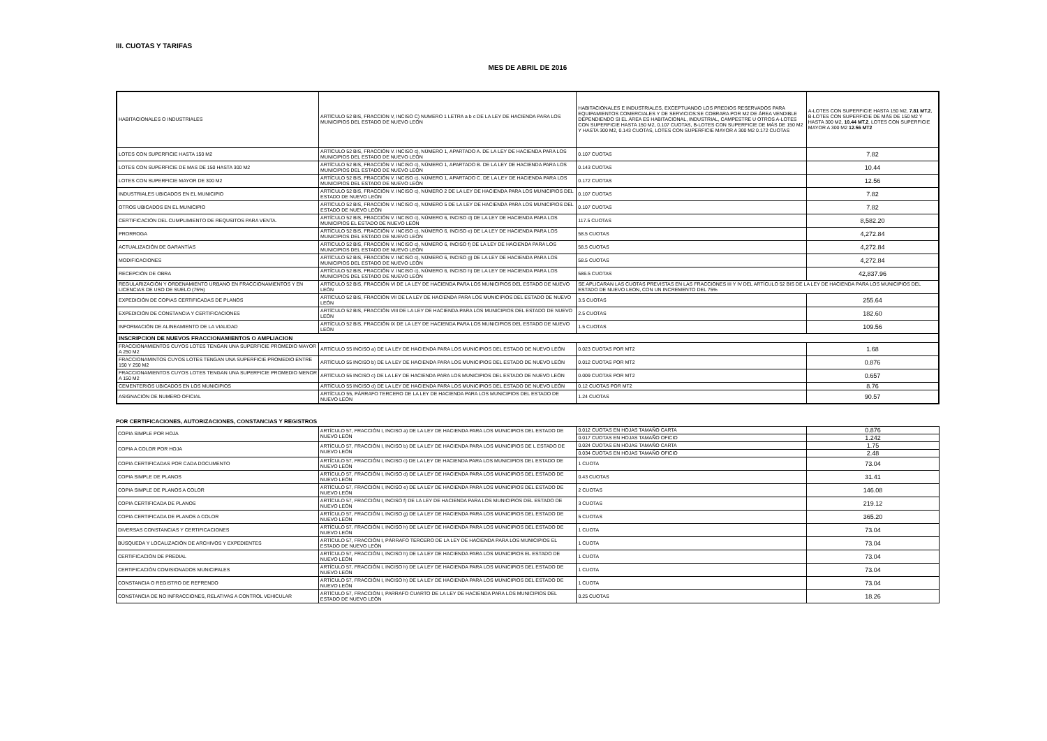III. CUOTAS Y TARIFAS
MES DE ABRIL DE 2016
| HABITACIONALES O INDUSTRIALES | ARTÍCULO 52 BIS, FRACCION V, INCISO C) NUMERO 1 LETRA a b c DE LA LEY DE HACIENDA PARA LOS MUNICIPIOS DEL ESTADO DE NUEVO LEÓN | HABITACIONALES E INDUSTRIALES, EXCEPTUANDO LOS PREDIOS RESERVADOS PARA EQUIPAMIENTOS COMERCIALES Y DE SERVICIOS:SE COBRARA POR M2 DE ÁREA VENDIBLE DEPENDIENDO SI EL ÁREA ES HABITACIONAL, INDUSTRIAL, CAMPESTRE U OTROS A-LOTES CON SUPERFICIE HASTA 150 M2, 0.107 CUOTAS, B-LOTES CON SUPERFICIE DE MÁS DE 150 M2 Y HASTA 300 M2, 0.143 CUOTAS, LOTES CON SUPERFICIE MAYOR A 300 M2 0.172 CUOTAS | A-LOTES CON SUPERFICIE HASTA 150 M2, 7.81 MT.2 , B-LOTES CON SUPERFICIE DE MÁS DE 150 M2 Y HASTA 300 M2, 10.44 MT.2 , LOTES CON SUPERFICIE MAYOR A 300 M2 12.56 MT2 |
| LOTES CON SUPERFICIE HASTA 150 M2 | ARTÍCULO 52 BIS, FRACCIÓN V. INCISO c), NÚMERO 1, APARTADO A. DE LA LEY DE HACIENDA PARA LOS MUNICIPIOS DEL ESTADO DE NUEVO LEÓN | 0.107 CUOTAS | 7.82 |
| LOTES CON SUPERFICIE DE MAS DE 150 HASTA 300 M2 | ARTÍCULO 52 BIS, FRACCIÓN V. INCISO c), NÚMERO 1, APARTADO B. DE LA LEY DE HACIENDA PARA LOS MUNICIPIOS DEL ESTADO DE NUEVO LEÓN | 0.143 CUOTAS | 10.44 |
| LOTES CON SUPERFICIE MAYOR DE 300 M2 | ARTÍCULO 52 BIS, FRACCIÓN V. INCISO c), NÚMERO 1, APARTADO C. DE LA LEY DE HACIENDA PARA LOS MUNICIPIOS DEL ESTADO DE NUEVO LEÓN | 0.172 CUOTAS | 12.56 |
| INDUSTRIALES UBICADOS EN EL MUNICIPIO | ARTÍCULO 52 BIS, FRACCIÓN V. INCISO c), NÚMERO 2 DE LA LEY DE HACIENDA PARA LOS MUNICIPIOS DEL ESTADO DE NUEVO LEÓN | 0.107 CUOTAS | 7.82 |
| OTROS UBICADOS EN EL MUNICIPIO | ARTÍCULO 52 BIS, FRACCIÓN V. INCISO c), NÚMERO 5 DE LA LEY DE HACIENDA PARA LOS MUNICIPIOS DEL ESTADO DE NUEVO LEÓN | 0.107 CUOTAS | 7.82 |
| CERTIFICACIÓN DEL CUMPLIMIENTO DE REQUSITOS PARA VENTA. | ARTÍCULO 52 BIS, FRACCIÓN V. INCISO c), NÚMERO 6, INCISO d) DE LA LEY DE HACIENDA PARA LOS MUNICIPIOS EL ESTADO DE NUEVO LEÓN | 117.5 CUOTAS | 8,582.20 |
| PRORROGA | ARTÍCULO 52 BIS, FRACCIÓN V. INCISO c), NÚMERO 6, INCISO e) DE LA LEY DE HACIENDA PARA LOS MUNICIPIOS DEL ESTADO DE NUEVO LEÓN | 58.5 CUOTAS | 4,272.84 |
| ACTUALIZACIÓN DE GARANTÍAS | ARTÍCULO 52 BIS, FRACCIÓN V. INCISO c), NÚMERO 6, INCISO f) DE LA LEY DE HACIENDA PARA LOS MUNICIPIOS DEL ESTADO DE NUEVO LEÓN | 58.5 CUOTAS | 4,272.84 |
| MODIFICACIONES | ARTÍCULO 52 BIS, FRACCIÓN V. INCISO c), NÚMERO 6, INCISO g) DE LA LEY DE HACIENDA PARA LOS MUNICIPIOS DEL ESTADO DE NUEVO LEÓN | 58.5 CUOTAS | 4,272.84 |
| RECEPCIÓN DE OBRA | ARTÍCULO 52 BIS, FRACCIÓN V. INCISO c), NÚMERO 6, INCISO h) DE LA LEY DE HACIENDA PARA LOS MUNICIPIOS DEL ESTADO DE NUEVO LEÓN | 586.5 CUOTAS | 42,837.96 |
| REGULARIZACIÓN Y ORDENAMIENTO URBANO EN FRACCIONAMIENTOS Y EN LICENCIAS DE USO DE SUELO (75%) | ARTÍCULO 52 BIS, FRACCIÓN VI DE LA LEY DE HACIENDA PARA LOS MUNICIPIOS DEL ESTADO DE NUEVO LEÓN | SE APLICARAN LAS CUOTAS PREVISTAS EN LAS FRACCIONES III Y IV DEL ARTÍCULO 52 BIS DE LA LEY DE HACIENDA PARA LOS MUNICIPIOS DEL ESTADO DE NUEVO LEON, CON UN INCREMENTO DEL 75% | |
| EXPEDICIÓN DE COPIAS CERTIFICADAS DE PLANOS | ARTÍCULO 52 BIS, FRACCIÓN VII DE LA LEY DE HACIENDA PARA LOS MUNICIPIOS DEL ESTADO DE NUEVO LEÓN | 3.5 CUOTAS | 255.64 |
| EXPEDICIÓN DE CONSTANCIA Y CERTIFICACIONES | ARTÍCULO 52 BIS, FRACCIÓN VIII DE LA LEY DE HACIENDA PARA LOS MUNICIPIOS DEL ESTADO DE NUEVO LEÓN | 2.5 CUOTAS | 182.60 |
| INFORMACIÓN DE ALINEAMIENTO DE LA VIALIDAD | ARTÍCULO 52 BIS, FRACCIÓN IX DE LA LEY DE HACIENDA PARA LOS MUNICIPIOS DEL ESTADO DE NUEVO LEÓN | 1.5 CUOTAS | 109.56 |
| INSCRIPCION DE NUEVOS FRACCIONAMIENTOS O AMPLIACION | | | |
| FRACCIONAMIENTOS CUYOS LOTES TENGAN UNA SUPERFICIE PROMEDIO MAYOR A 250 M2 | ARTÍCULO 55 INCISO a) DE LA LEY DE HACIENDA PARA LOS MUNICIPIOS DEL ESTADO DE NUEVO LEÓN | 0.023 CUOTAS POR MT2 | 1.68 |
| FRACCIONAMINTOS CUYOS LOTES TENGAN UNA SUPERFICIE PROMEDIO ENTRE 150 Y 250 M2 | ARTÍCULO 55 INCISO b) DE LA LEY DE HACIENDA PARA LOS MUNICIPIOS DEL ESTADO DE NUEVO LEÓN | 0.012 CUOTAS POR MT2 | 0.876 |
| FRACCIONAMIENTOS CUYOS LOTES TENGAN UNA SUPERFICIE PROMEDIO MENOR A 150 M2 | ARTÍCULO 55 INCISO c) DE LA LEY DE HACIENDA PARA LOS MUNICIPIOS DEL ESTADO DE NUEVO LEÓN | 0.009 CUOTAS POR MT2 | 0.657 |
| CEMENTERIOS UBICADOS EN LOS MUNICIPIOS | ARTÍCULO 55 INCISO d) DE LA LEY DE HACIENDA PARA LOS MUNICIPIOS DEL ESTADO DE NUEVO LEÓN | 0.12 CUOTAS POR MT2 | 8.76 |
| ASIGNACIÓN DE NUMERO OFICIAL | ARTÍCULO 55, PÁRRAFO TERCERO DE LA LEY DE HACIENDA PARA LOS MUNICIPIOS DEL ESTADO DE NUEVO LEÓN | 1.24 CUOTAS | 90.57 |
POR CERTIFICACIONES, AUTORIZACIONES, CONSTANCIAS Y REGISTROS
| COPIA SIMPLE POR HOJA | ARTÍCULO 57, FRACCIÓN I, INCISO a) DE LA LEY DE HACIENDA PARA LOS MUNICIPIOS DEL ESTADO DE NUEVO LEÓN | 0.012 CUOTAS EN HOJAS TAMAÑO CARTA | 0.876 |
| | | 0.017 CUOTAS EN HOJAS TAMAÑO OFICIO | 1.242 |
| COPIA A COLOR POR HOJA | ARTÍCULO 57, FRACCIÓN I, INCISO b) DE LA LEY DE HACIENDA PARA LOS MUNICIPIOS DE L ESTADO DE NUEVO LEÓN | 0.024 CUOTAS EN HOJAS TAMAÑO CARTA | 1.75 |
| | | 0.034 CUOTAS EN HOJAS TAMAÑO OFICIO | 2.48 |
| COPIA CERTIFICADAS POR CADA DOCUMENTO | ARTÍCULO 57, FRACCIÓN I, INCISO c) DE LA LEY DE HACIENDA PARA LOS MUNICIPIOS DEL ESTADO DE NUEVO LEÓN | 1 CUOTA | 73.04 |
| COPIA SIMPLE DE PLANOS | ARTÍCULO 57, FRACCIÓN I, INCISO d) DE LA LEY DE HACIENDA PARA LOS MUNICIPIOS DEL ESTADO DE NUEVO LEÓN | 0.43 CUOTAS | 31.41 |
| COPIA SIMPLE DE PLANOS A COLOR | ARTÍCULO 57, FRACCIÓN I, INCISO e) DE LA LEY DE HACIENDA PARA LOS MUNICIPIOS DEL ESTADO DE NUEVO LEÓN | 2 CUOTAS | 146.08 |
| COPIA CERTIFICADA DE PLANOS | ARTÍCULO 57, FRACCIÓN I, INCISO f) DE LA LEY DE HACIENDA PARA LOS MUNICIPIOS DEL ESTADO DE NUEVO LEÓN | 3 CUOTAS | 219.12 |
| COPIA CERTIFICADA DE PLANOS A COLOR | ARTÍCULO 57, FRACCIÓN I, INCISO g) DE LA LEY DE HACIENDA PARA LOS MUNICIPIOS DEL ESTADO DE NUEVO LEÓN | 5 CUOTAS | 365.20 |
| DIVERSAS CONSTANCIAS Y CERTIFICACIONES | ARTÍCULO 57, FRACCIÓN I, INCISO h) DE LA LEY DE HACIENDA PARA LOS MUNICIPIOS DEL ESTADO DE NUEVO LEÓN | 1 CUOTA | 73.04 |
| BÚSQUEDA Y LOCALIZACIÓN DE ARCHIVOS Y EXPEDIENTES | ARTÍCULO 57, FRACCIÓN I, PÁRRAFO TERCERO DE LA LEY DE HACIENDA PARA LOS MUNICIPIOS EL ESTADO DE NUEVO LEÓN | 1 CUOTA | 73.04 |
| CERTIFICACIÓN DE PREDIAL | ARTÍCULO 57, FRACCIÓN I, INCISO h) DE LA LEY DE HACIENDA PARA LOS MUNICIPIOS EL ESTADO DE NUEVO LEÓN | 1 CUOTA | 73.04 |
| CERTIFICACIÓN COMISIONADOS MUNICIPALES | ARTÍCULO 57, FRACCIÓN I, INCISO h) DE LA LEY DE HACIENDA PARA LOS MUNICIPIOS DEL ESTADO DE NUEVO LEÓN | 1 CUOTA | 73.04 |
| CONSTANCIA O REGISTRO DE REFRENDO | ARTÍCULO 57, FRACCIÓN I, INCISO h) DE LA LEY DE HACIENDA PARA LOS MUNICIPIOS DEL ESTADO DE NUEVO LEÓN | 1 CUOTA | 73.04 |
| CONSTANCIA DE NO INFRACCIONES, RELATIVAS A CONTROL VEHICULAR | ARTÍCULO 57, FRACCIÓN I, PARRAFO CUARTO DE LA LEY DE HACIENDA PARA LOS MUNICIPIOS DEL ESTADO DE NUEVO LEÓN | 0.25 CUOTAS | 18.26 |